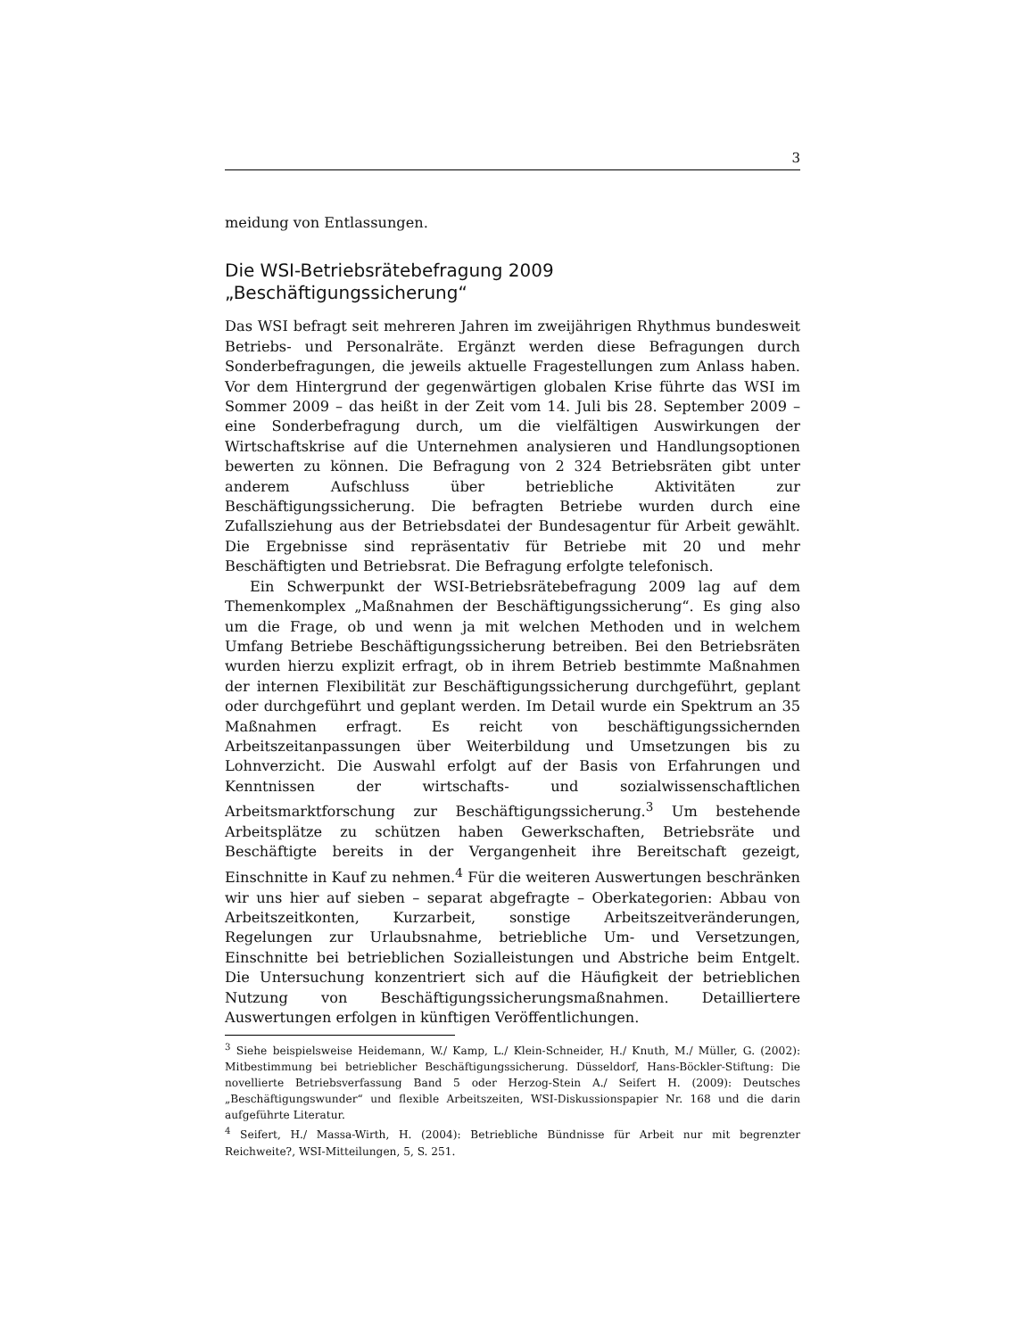3
meidung von Entlassungen.
Die WSI-Betriebsrätebefragung 2009
„Beschäftigungssicherung“
Das WSI befragt seit mehreren Jahren im zweijährigen Rhythmus bundesweit Betriebs- und Personalräte. Ergänzt werden diese Befragungen durch Sonderbefragungen, die jeweils aktuelle Fragestellungen zum Anlass haben. Vor dem Hintergrund der gegenwärtigen globalen Krise führte das WSI im Sommer 2009 – das heißt in der Zeit vom 14. Juli bis 28. September 2009 – eine Sonderbefragung durch, um die vielfältigen Auswirkungen der Wirtschaftskrise auf die Unternehmen analysieren und Handlungsoptionen bewerten zu können. Die Befragung von 2 324 Betriebsräten gibt unter anderem Aufschluss über betriebliche Aktivitäten zur Beschäftigungssicherung. Die befragten Betriebe wurden durch eine Zufallsziehung aus der Betriebsdatei der Bundesagentur für Arbeit gewählt. Die Ergebnisse sind repräsentativ für Betriebe mit 20 und mehr Beschäftigten und Betriebsrat. Die Befragung erfolgte telefonisch.
Ein Schwerpunkt der WSI-Betriebsrätebefragung 2009 lag auf dem Themenkomplex „Maßnahmen der Beschäftigungssicherung“. Es ging also um die Frage, ob und wenn ja mit welchen Methoden und in welchem Umfang Betriebe Beschäftigungssicherung betreiben. Bei den Betriebsräten wurden hierzu explizit erfragt, ob in ihrem Betrieb bestimmte Maßnahmen der internen Flexibilität zur Beschäftigungssicherung durchgeführt, geplant oder durchgeführt und geplant werden. Im Detail wurde ein Spektrum an 35 Maßnahmen erfragt. Es reicht von beschäftigungssichernden Arbeitszeitanpassungen über Weiterbildung und Umsetzungen bis zu Lohnverzicht. Die Auswahl erfolgt auf der Basis von Erfahrungen und Kenntnissen der wirtschafts- und sozialwissenschaftlichen Arbeitsmarktforschung zur Beschäftigungssicherung.<sup>3</sup> Um bestehende Arbeitsplätze zu schützen haben Gewerkschaften, Betriebsräte und Beschäftigte bereits in der Vergangenheit ihre Bereitschaft gezeigt, Einschnitte in Kauf zu nehmen.<sup>4</sup> Für die weiteren Auswertungen beschränken wir uns hier auf sieben – separat abgefragte – Oberkategorien: Abbau von Arbeitszeitkonten, Kurzarbeit, sonstige Arbeitszeitveränderungen, Regelungen zur Urlaubsnahme, betriebliche Um- und Versetzungen, Einschnitte bei betrieblichen Sozialleistungen und Abstriche beim Entgelt. Die Untersuchung konzentriert sich auf die Häufigkeit der betrieblichen Nutzung von Beschäftigungssicherungsmaßnahmen. Detailliertere Auswertungen erfolgen in künftigen Veröffentlichungen.
<sup>3</sup> Siehe beispielsweise Heidemann, W./ Kamp, L./ Klein-Schneider, H./ Knuth, M./ Müller, G. (2002): Mitbestimmung bei betrieblicher Beschäftigungssicherung. Düsseldorf, Hans-Böckler-Stiftung: Die novellierte Betriebsverfassung Band 5 oder Herzog-Stein A./ Seifert H. (2009): Deutsches „Beschäftigungswunder“ und flexible Arbeitszeiten, WSI-Diskussionspapier Nr. 168 und die darin aufgeführte Literatur.
<sup>4</sup> Seifert, H./ Massa-Wirth, H. (2004): Betriebliche Bündnisse für Arbeit nur mit begrenzter Reichweite?, WSI-Mitteilungen, 5, S. 251.